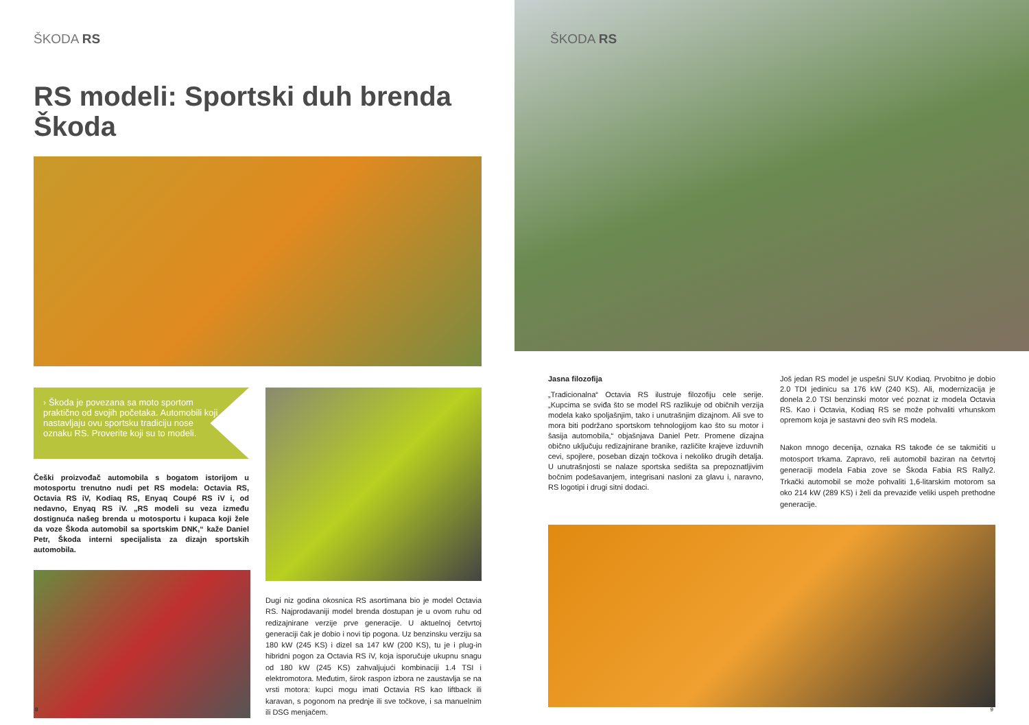ŠKODA RS
RS modeli: Sportski duh brenda Škoda
› Škoda je povezana sa moto sportom praktično od svojih početaka. Automobili koji nastavljaju ovu sportsku tradiciju nose oznaku RS. Proverite koji su to modeli.
Češki proizvođač automobila s bogatom istorijom u motosportu trenutno nudi pet RS modela: Octavia RS, Octavia RS iV, Kodiaq RS, Enyaq Coupé RS iV i, od nedavno, Enyaq RS iV. „RS modeli su veza između dostignuća našeg brenda u motosportu i kupaca koji žele da voze Škoda automobil sa sportskim DNK,“ kaže Daniel Petr, Škoda interni specijalista za dizajn sportskih automobila.
Dugi niz godina okosnica RS asortimana bio je model Octavia RS. Najprodavaniji model brenda dostupan je u ovom ruhu od redizajnirane verzije prve generacije. U aktuelnoj četvrtoj generaciji čak je dobio i novi tip pogona. Uz benzinsku verziju sa 180 kW (245 KS) i dizel sa 147 kW (200 KS), tu je i plug-in hibridni pogon za Octavia RS iV, koja isporučuje ukupnu snagu od 180 kW (245 KS) zahvaljujući kombinaciji 1.4 TSI i elektromotora. Međutim, širok raspon izbora ne zaustavlja se na vrsti motora: kupci mogu imati Octavia RS kao liftback ili karavan, s pogonom na prednje ili sve točkove, i sa manuelnim ili DSG menjačem.
8
ŠKODA RS
Jasna filozofija
„Tradicionalna“ Octavia RS ilustruje filozofiju cele serije. „Kupcima se sviđa što se model RS razlikuje od običnih verzija modela kako spoljašnjim, tako i unutrašnjim dizajnom. Ali sve to mora biti podržano sportskom tehnologijom kao što su motor i šasija automobila,“ objašnjava Daniel Petr. Promene dizajna obično uključuju redizajnirane branike, različite krajeve izduvnih cevi, spojlere, poseban dizajn točkova i nekoliko drugih detalja. U unutrašnjosti se nalaze sportska sedišta sa prepoznatljivim bočnim podešavanjem, integrisani nasloni za glavu i, naravno, RS logotipi i drugi sitni dodaci.
Još jedan RS model je uspešni SUV Kodiaq. Prvobitno je dobio 2.0 TDI jedinicu sa 176 kW (240 KS). Ali, modernizacija je donela 2.0 TSI benzinski motor već poznat iz modela Octavia RS. Kao i Octavia, Kodiaq RS se može pohvaliti vrhunskom opremom koja je sastavni deo svih RS modela.
Nakon mnogo decenija, oznaka RS takođe će se takmičiti u motosport trkama. Zapravo, reli automobil baziran na četvrtoj generaciji modela Fabia zove se Škoda Fabia RS Rally2. Trkački automobil se može pohvaliti 1,6-litarskim motorom sa oko 214 kW (289 KS) i želi da prevaziđe veliki uspeh prethodne generacije.
9